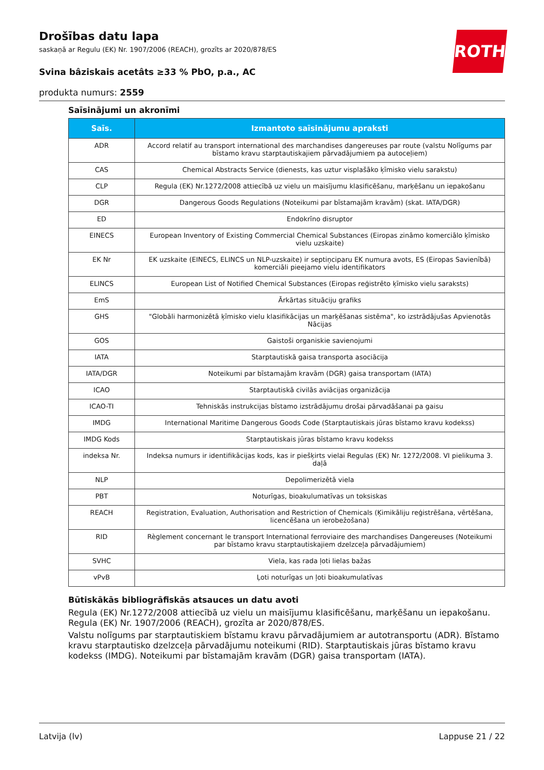ROTH
Drošības datu lapa
saskaņā ar Regulu (EK) Nr. 1907/2006 (REACH), grozīts ar 2020/878/ES
Svina bâziskais acetâts ≥33 % PbO, p.a., AC
produkta numurs: 2559
Saīsinājumi un akronīmi
| Saīs. | Izmantoto saīsinājumu apraksti |
| --- | --- |
| ADR | Accord relatif au transport international des marchandises dangereuses par route (valstu Nolīgums par bīstamo kravu starptautiskajiem pārvadājumiem pa autoceļiem) |
| CAS | Chemical Abstracts Service (dienests, kas uztur visplašāko ķīmisko vielu sarakstu) |
| CLP | Regula (EK) Nr.1272/2008 attiecībā uz vielu un maisījumu klasificēšanu, marķēšanu un iepakošanu |
| DGR | Dangerous Goods Regulations (Noteikumi par bīstamajām kravām) (skat. IATA/DGR) |
| ED | Endokrīno disruptor |
| EINECS | European Inventory of Existing Commercial Chemical Substances (Eiropas zināmo komerciālo ķīmisko vielu uzskaite) |
| EK Nr | EK uzskaite (EINECS, ELINCS un NLP-uzskaite) ir septiņciparu EK numura avots, ES (Eiropas Savienībā) komerciāli pieejamo vielu identifikators |
| ELINCS | European List of Notified Chemical Substances (Eiropas reģistrēto ķīmisko vielu saraksts) |
| EmS | Ārkārtas situāciju grafiks |
| GHS | "Globāli harmonizētā ķīmisko vielu klasifikācijas un marķēšanas sistēma", ko izstrādājušas Apvienotās Nācijas |
| GOS | Gaistoši organiskie savienojumi |
| IATA | Starptautiskā gaisa transporta asociācija |
| IATA/DGR | Noteikumi par bīstamajām kravām (DGR) gaisa transportam (IATA) |
| ICAO | Starptautiskā civilās aviācijas organizācija |
| ICAO-TI | Tehniskās instrukcijas bīstamo izstrādājumu drošai pārvadāšanai pa gaisu |
| IMDG | International Maritime Dangerous Goods Code (Starptautiskais jūras bīstamo kravu kodekss) |
| IMDG Kods | Starptautiskais jūras bīstamo kravu kodekss |
| indeksa Nr. | Indeksa numurs ir identifikācijas kods, kas ir piešķirts vielai Regulas (EK) Nr. 1272/2008. VI pielikuma 3. daļā |
| NLP | Depolimerizētā viela |
| PBT | Noturīgas, bioakulumatīvas un toksiskas |
| REACH | Registration, Evaluation, Authorisation and Restriction of Chemicals (Ķimikāliju reģistrēšana, vērtēšana, licencēšana un ierobežošana) |
| RID | Règlement concernant le transport International ferroviaire des marchandises Dangereuses (Noteikumi par bīstamo kravu starptautiskajiem dzelzceļa pārvadājumiem) |
| SVHC | Viela, kas rada ļoti lielas bažas |
| vPvB | Ļoti noturīgas un ļoti bioakumulatīvas |
Būtiskākās bibliogrāfiskās atsauces un datu avoti
Regula (EK) Nr.1272/2008 attiecībā uz vielu un maisījumu klasificēšanu, marķēšanu un iepakošanu. Regula (EK) Nr. 1907/2006 (REACH), grozīta ar 2020/878/ES.
Valstu nolīgums par starptautiskiem bīstamu kravu pārvadājumiem ar autotransportu (ADR). Bīstamo kravu starptautisko dzelzceļa pārvadājumu noteikumi (RID). Starptautiskais jūras bīstamo kravu kodekss (IMDG). Noteikumi par bīstamajām kravām (DGR) gaisa transportam (IATA).
Latvija (lv) Lappuse 21 / 22